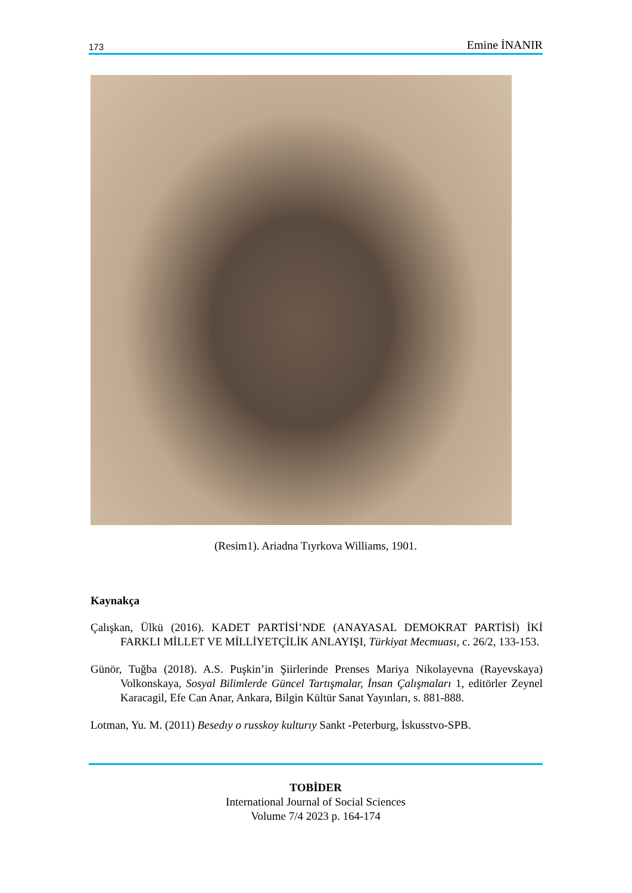173 Emine İNANIR
(Resim1). Ariadna Tıyrkova Williams, 1901.
Kaynakça
Çalışkan, Ülkü (2016). KADET PARTİSİ’NDE (ANAYASAL DEMOKRAT PARTİSİ) İKİ FARKLI MİLLET VE MİLLİYETÇİLİK ANLAYIŞI, Türkiyat Mecmuası, c. 26/2, 133-153.
Günör, Tuğba (2018). A.S. Puşkin’in Şiirlerinde Prenses Mariya Nikolayevna (Rayevskaya) Volkonskaya, Sosyal Bilimlerde Güncel Tartışmalar, İnsan Çalışmaları 1, editörler Zeynel Karacagil, Efe Can Anar, Ankara, Bilgin Kültür Sanat Yayınları, s. 881-888.
Lotman, Yu. M. (2011) Besedıy o russkoy kulturıy Sankt -Peterburg, İskusstvo-SPB.
TOBİDER
International Journal of Social Sciences
Volume 7/4 2023 p. 164-174